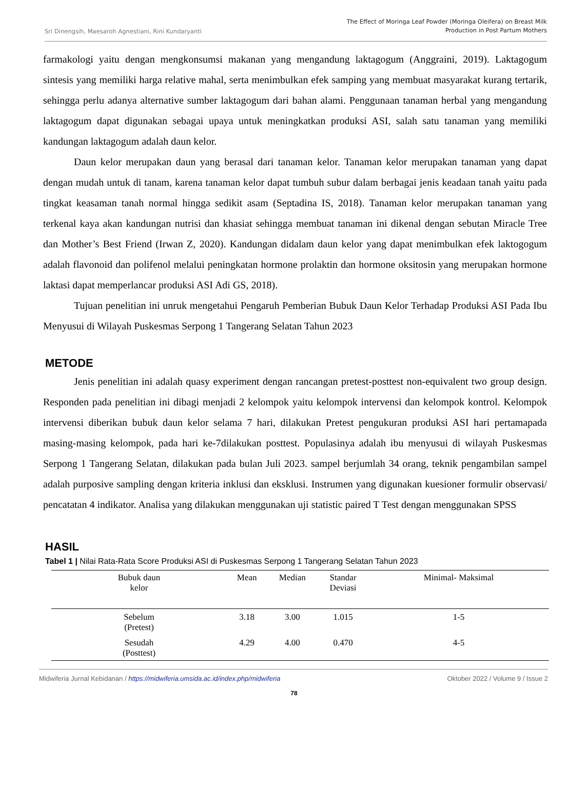Sri Dinengsih, Maesaroh Agnestiani, Rini Kundaryanti
The Effect of Moringa Leaf Powder (Moringa Oleifera) on Breast Milk
Production in Post Partum Mothers
farmakologi yaitu dengan mengkonsumsi makanan yang mengandung laktagogum (Anggraini, 2019). Laktagogum sintesis yang memiliki harga relative mahal, serta menimbulkan efek samping yang membuat masyarakat kurang tertarik, sehingga perlu adanya alternative sumber laktagogum dari bahan alami. Penggunaan tanaman herbal yang mengandung laktagogum dapat digunakan sebagai upaya untuk meningkatkan produksi ASI, salah satu tanaman yang memiliki kandungan laktagogum adalah daun kelor.
Daun kelor merupakan daun yang berasal dari tanaman kelor. Tanaman kelor merupakan tanaman yang dapat dengan mudah untuk di tanam, karena tanaman kelor dapat tumbuh subur dalam berbagai jenis keadaan tanah yaitu pada tingkat keasaman tanah normal hingga sedikit asam (Septadina IS, 2018). Tanaman kelor merupakan tanaman yang terkenal kaya akan kandungan nutrisi dan khasiat sehingga membuat tanaman ini dikenal dengan sebutan Miracle Tree dan Mother’s Best Friend (Irwan Z, 2020). Kandungan didalam daun kelor yang dapat menimbulkan efek laktogogum adalah flavonoid dan polifenol melalui peningkatan hormone prolaktin dan hormone oksitosin yang merupakan hormone laktasi dapat memperlancar produksi ASI Adi GS, 2018).
Tujuan penelitian ini unruk mengetahui Pengaruh Pemberian Bubuk Daun Kelor Terhadap Produksi ASI Pada Ibu Menyusui di Wilayah Puskesmas Serpong 1 Tangerang Selatan Tahun 2023
METODE
Jenis penelitian ini adalah quasy experiment dengan rancangan pretest-posttest non-equivalent two group design. Responden pada penelitian ini dibagi menjadi 2 kelompok yaitu kelompok intervensi dan kelompok kontrol. Kelompok intervensi diberikan bubuk daun kelor selama 7 hari, dilakukan Pretest pengukuran produksi ASI hari pertamapada masing-masing kelompok, pada hari ke-7dilakukan posttest. Populasinya adalah ibu menyusui di wilayah Puskesmas Serpong 1 Tangerang Selatan, dilakukan pada bulan Juli 2023. sampel berjumlah 34 orang, teknik pengambilan sampel adalah purposive sampling dengan kriteria inklusi dan eksklusi. Instrumen yang digunakan kuesioner formulir observasi/ pencatatan 4 indikator. Analisa yang dilakukan menggunakan uji statistic paired T Test dengan menggunakan SPSS
HASIL
Tabel 1 | Nilai Rata-Rata Score Produksi ASI di Puskesmas Serpong 1 Tangerang Selatan Tahun 2023
| Bubuk daun kelor | Mean | Median | Standar Deviasi | Minimal- Maksimal |
| --- | --- | --- | --- | --- |
| Sebelum (Pretest) | 3.18 | 3.00 | 1.015 | 1-5 |
| Sesudah (Posttest) | 4.29 | 4.00 | 0.470 | 4-5 |
Midwiferia Jurnal Kebidanan / https://midwiferia.umsida.ac.id/index.php/midwiferia
Oktober 2022 / Volume 9 / Issue 2
78